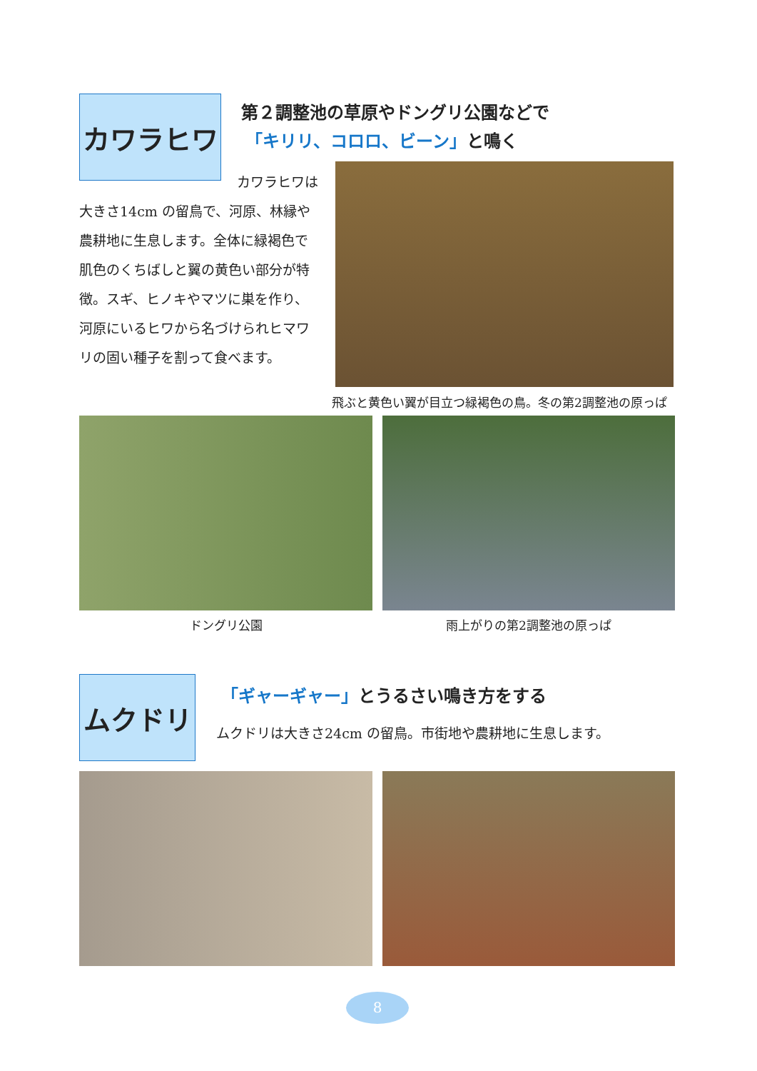カワラヒワ 第２調整池の草原やドングリ公園などで
「キリリ、コロロ、ビーン」と鳴く
カワラヒワは
大きさ14cm の留鳥で、河原、林縁や農耕地に生息します。全体に緑褐色で肌色のくちばしと翼の黄色い部分が特徴。スギ、ヒノキやマツに巣を作り、河原にいるヒワから名づけられヒマワリの固い種子を割って食べます。
飛ぶと黄色い翼が目立つ緑褐色の鳥。冬の第2調整池の原っぱ
ドングリ公園 雨上がりの第2調整池の原っぱ
ムクドリ
「ギャーギャー」とうるさい鳴き方をする
ムクドリは大きさ24cm の留鳥。市街地や農耕地に生息します。
8